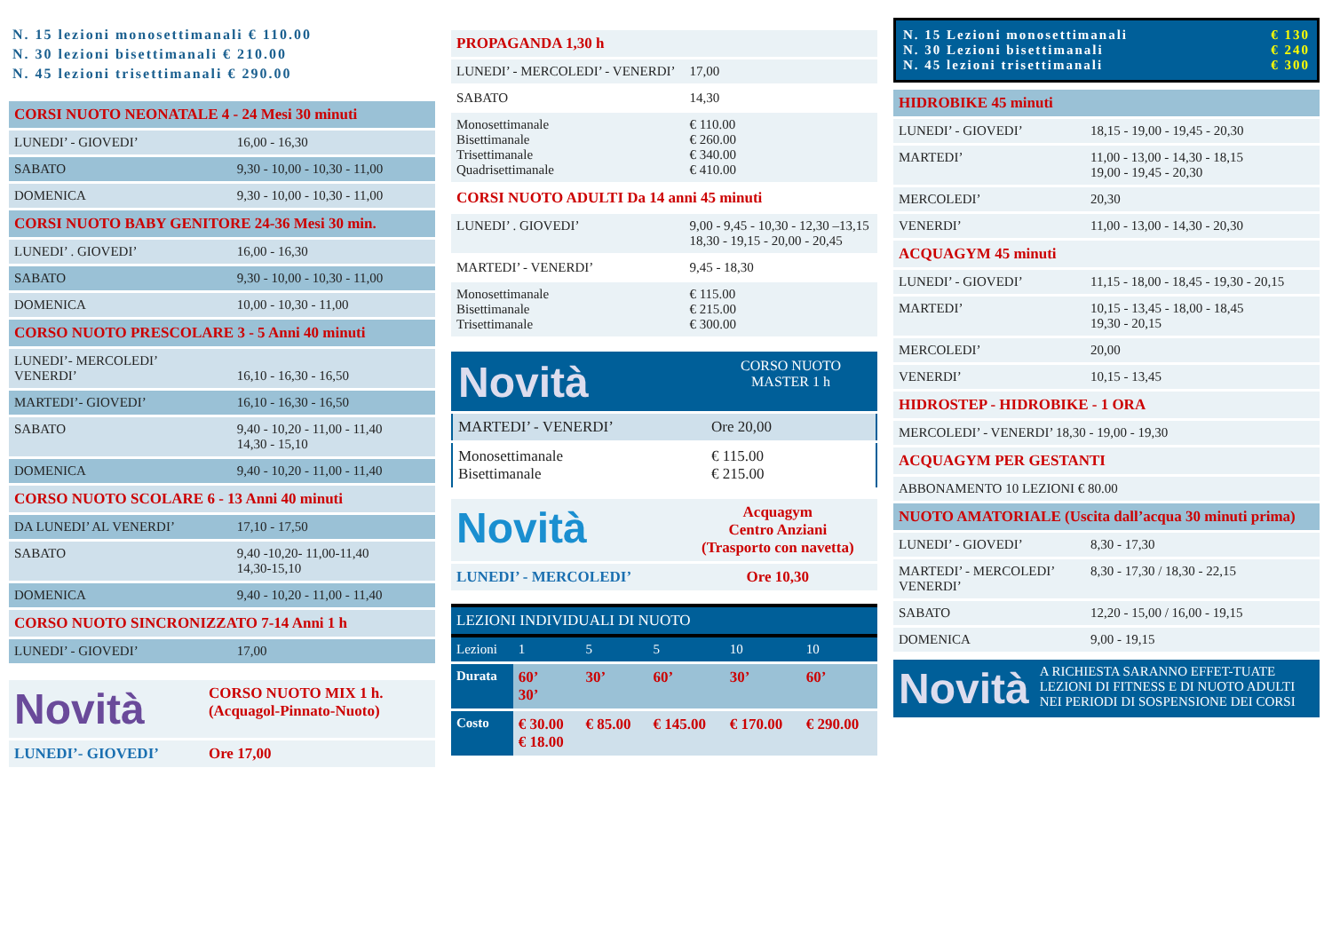N. 15 lezioni monosettimanali € 110.00
N. 30 lezioni bisettimanali € 210.00
N. 45 lezioni trisettimanali € 290.00
| CORSI NUOTO NEONATALE 4 - 24 Mesi 30 minuti | |
| LUNEDI’ - GIOVEDI’ | 16,00 - 16,30 |
| SABATO | 9,30 - 10,00 - 10,30 - 11,00 |
| DOMENICA | 9,30 - 10,00 - 10,30 - 11,00 |
| CORSI NUOTO BABY GENITORE 24-36 Mesi 30 min. | |
| LUNEDI’ . GIOVEDI’ | 16,00 - 16,30 |
| SABATO | 9,30 - 10,00 - 10,30 - 11,00 |
| DOMENICA | 10,00 - 10,30 - 11,00 |
| CORSO NUOTO PRESCOLARE 3 - 5 Anni 40 minuti | |
| LUNEDI’- MERCOLEDI’ VENERDI’ | 16,10 - 16,30 - 16,50 |
| MARTEDI’- GIOVEDI’ | 16,10 - 16,30 - 16,50 |
| SABATO | 9,40 - 10,20 - 11,00 - 11,40 14,30 - 15,10 |
| DOMENICA | 9,40 - 10,20 - 11,00 - 11,40 |
| CORSO NUOTO SCOLARE 6 - 13 Anni 40 minuti | |
| DA LUNEDI’ AL VENERDI’ | 17,10 - 17,50 |
| SABATO | 9,40 -10,20- 11,00-11,40 14,30-15,10 |
| DOMENICA | 9,40 - 10,20 - 11,00 - 11,40 |
| CORSO NUOTO SINCRONIZZATO 7-14 Anni 1 h | |
| LUNEDI’ - GIOVEDI’ | 17,00 |
| Novità | CORSO NUOTO MIX 1 h. (Acquagol-Pinnato-Nuoto) |
| LUNEDI’- GIOVEDI’ | Ore 17,00 |
| PROPAGANDA 1,30 h | |
| LUNEDI’ - MERCOLEDI’ - VENERDI’ | 17,00 |
| SABATO | 14,30 |
| Monosettimanale Bisettimanale Trisettimanale Quadrisettimanale | € 110.00 € 260.00 € 340.00 € 410.00 |
| CORSI NUOTO ADULTI Da 14 anni 45 minuti | |
| LUNEDI’ . GIOVEDI’ | 9,00 - 9,45 - 10,30 - 12,30 –13,15 18,30 - 19,15 - 20,00 - 20,45 |
| MARTEDI’ - VENERDI’ | 9,45 - 18,30 |
| Monosettimanale Bisettimanale Trisettimanale | € 115.00 € 215.00 € 300.00 |
| Novità | CORSO NUOTO MASTER 1 h |
| MARTEDI’ - VENERDI’ | Ore 20,00 |
| Monosettimanale Bisettimanale | € 115.00 € 215.00 |
| Novità | Acquagym Centro Anziani (Trasporto con navetta) |
| LUNEDI’ - MERCOLEDI’ | Ore 10,30 |
| LEZIONI INDIVIDUALI DI NUOTO | | | | | |
| Lezioni | 1 | 5 | 5 | 10 | 10 |
| Durata | 60’ 30’ | 30’ | 60’ | 30’ | 60’ |
| Costo | € 30.00 € 18.00 | € 85.00 | € 145.00 | € 170.00 | € 290.00 |
N. 15 Lezioni monosettimanali
N. 30 Lezioni bisettimanali
N. 45 lezioni trisettimanali
€ 130
€ 240
€ 300
| HIDROBIKE 45 minuti | |
| LUNEDI’ - GIOVEDI’ | 18,15 - 19,00 - 19,45 - 20,30 |
| MARTEDI’ | 11,00 - 13,00 - 14,30 - 18,15 19,00 - 19,45 - 20,30 |
| MERCOLEDI’ | 20,30 |
| VENERDI’ | 11,00 - 13,00 - 14,30 - 20,30 |
| ACQUAGYM 45 minuti | |
| LUNEDI’ - GIOVEDI’ | 11,15 - 18,00 - 18,45 - 19,30 - 20,15 |
| MARTEDI’ | 10,15 - 13,45 - 18,00 - 18,45 19,30 - 20,15 |
| MERCOLEDI’ | 20,00 |
| VENERDI’ | 10,15 - 13,45 |
| HIDROSTEP - HIDROBIKE - 1 ORA | |
| MERCOLEDI’ - VENERDI’ 18,30 - 19,00 - 19,30 | |
| ACQUAGYM PER GESTANTI | |
| ABBONAMENTO 10 LEZIONI € 80.00 | |
| NUOTO AMATORIALE (Uscita dall’acqua 30 minuti prima) | |
| LUNEDI’ - GIOVEDI’ | 8,30 - 17,30 |
| MARTEDI’ - MERCOLEDI’ VENERDI’ | 8,30 - 17,30 / 18,30 - 22,15 |
| SABATO | 12,20 - 15,00 / 16,00 - 19,15 |
| DOMENICA | 9,00 - 19,15 |
| Novità | A RICHIESTA SARANNO EFFET-TUATE LEZIONI DI FITNESS E DI NUOTO ADULTI NEI PERIODI DI SOSPENSIONE DEI CORSI |